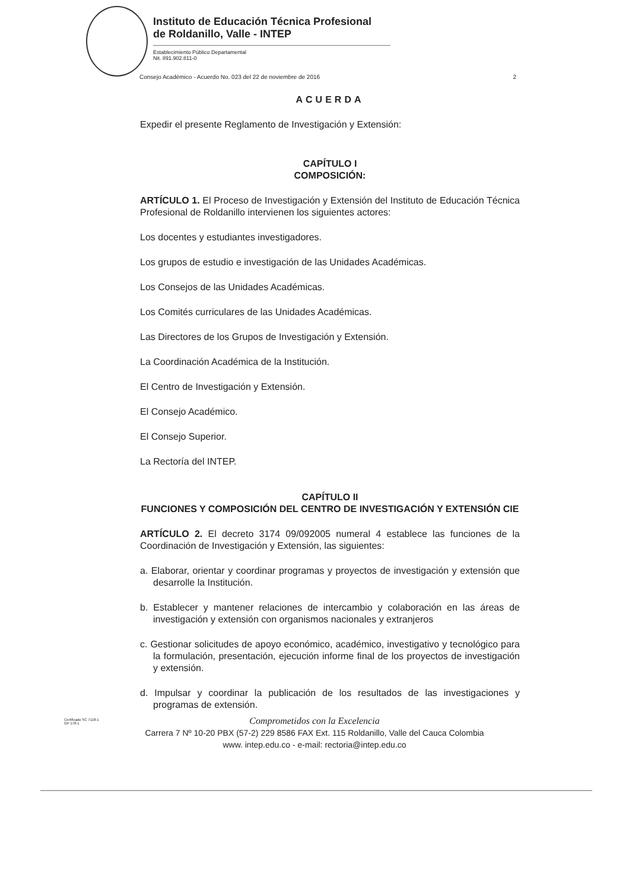Instituto de Educación Técnica Profesional
de Roldanillo, Valle - INTEP
Establecimiento Público Departamental
Nit. 891.902.811-0
Consejo Académico - Acuerdo No. 023 del 22 de noviembre de 2016 2
ACUERDA
Expedir el presente Reglamento de Investigación y Extensión:
CAPÍTULO I
COMPOSICIÓN:
ARTÍCULO 1. El Proceso de Investigación y Extensión del Instituto de Educación Técnica Profesional de Roldanillo intervienen los siguientes actores:
Los docentes y estudiantes investigadores.
Los grupos de estudio e investigación de las Unidades Académicas.
Los Consejos de las Unidades Académicas.
Los Comités curriculares de las Unidades Académicas.
Las Directores de los Grupos de Investigación y Extensión.
La Coordinación Académica de la Institución.
El Centro de Investigación y Extensión.
El Consejo Académico.
El Consejo Superior.
La Rectoría del INTEP.
CAPÍTULO II
FUNCIONES Y COMPOSICIÓN DEL CENTRO DE INVESTIGACIÓN Y EXTENSIÓN CIE
ARTÍCULO 2. El decreto 3174 09/092005 numeral 4 establece las funciones de la Coordinación de Investigación y Extensión, las siguientes:
a. Elaborar, orientar y coordinar programas y proyectos de investigación y extensión que desarrolle la Institución.
b. Establecer y mantener relaciones de intercambio y colaboración en las áreas de investigación y extensión con organismos nacionales y extranjeros
c. Gestionar solicitudes de apoyo económico, académico, investigativo y tecnológico para la formulación, presentación, ejecución informe final de los proyectos de investigación y extensión.
d. Impulsar y coordinar la publicación de los resultados de las investigaciones y programas de extensión.
Certificado SC 7118-1
GP 178-1
Comprometidos con la Excelencia
Carrera 7 Nº 10-20 PBX (57-2) 229 8586 FAX Ext. 115 Roldanillo, Valle del Cauca Colombia
www. intep.edu.co - e-mail: rectoria@intep.edu.co